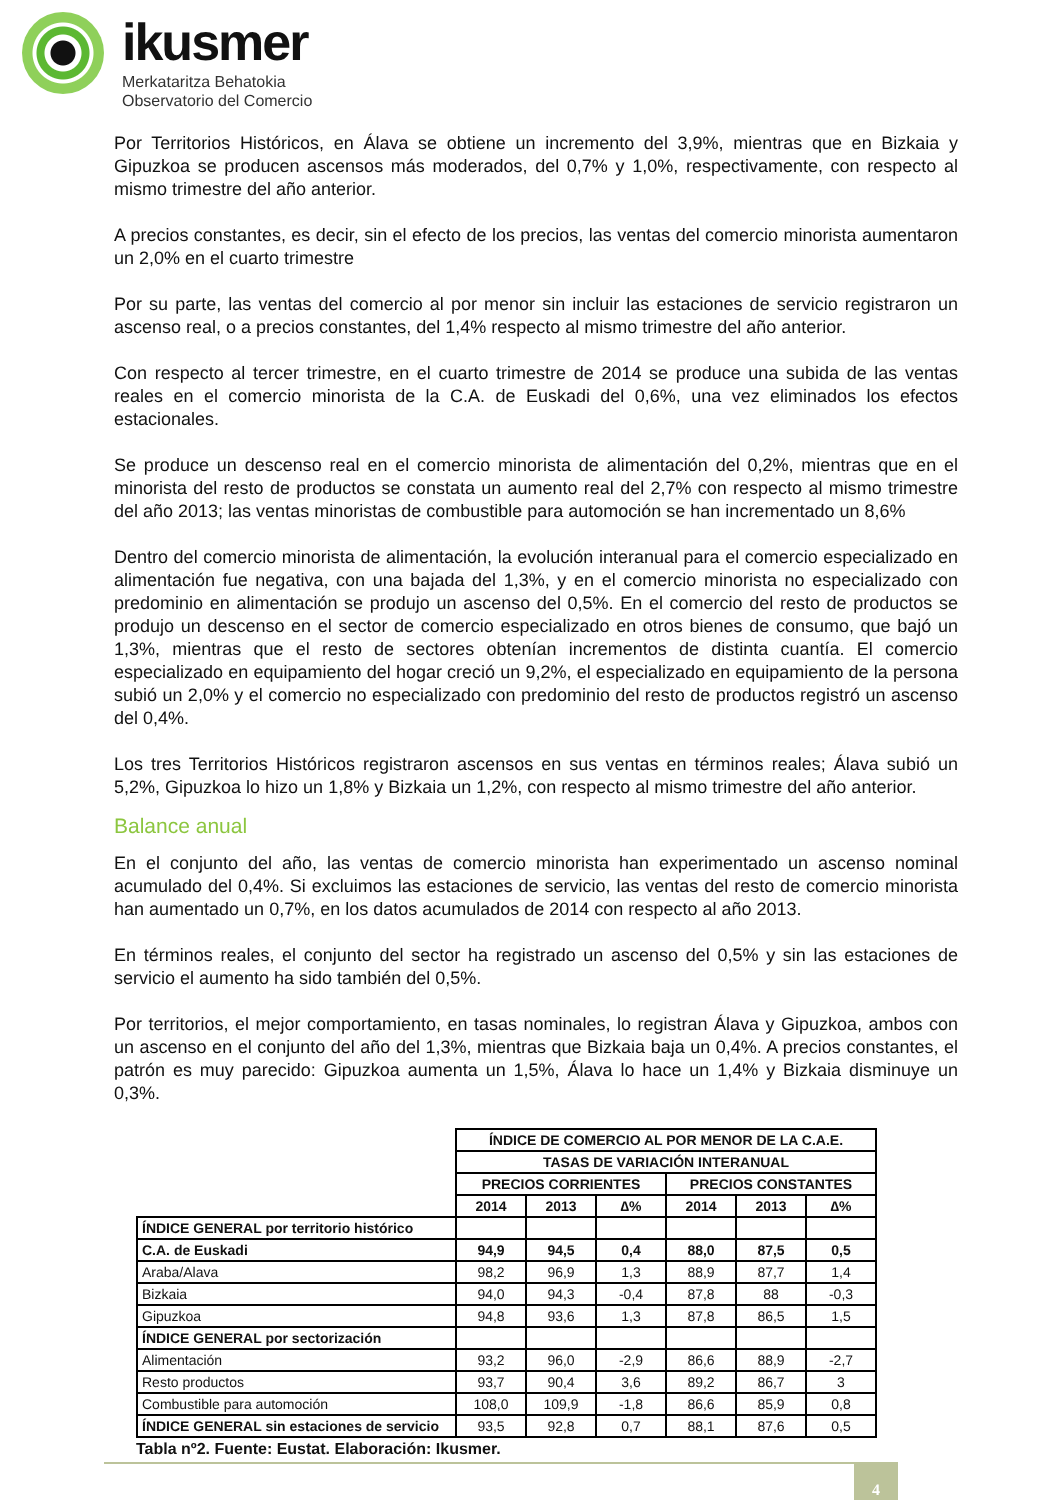ikusmer
Merkataritza Behatokia
Observatorio del Comercio
Por Territorios Históricos, en Álava se obtiene un incremento del 3,9%, mientras que en Bizkaia y Gipuzkoa se producen ascensos más moderados, del 0,7% y 1,0%, respectivamente, con respecto al mismo trimestre del año anterior.
A precios constantes, es decir, sin el efecto de los precios, las ventas del comercio minorista aumentaron un 2,0% en el cuarto trimestre
Por su parte, las ventas del comercio al por menor sin incluir las estaciones de servicio registraron un ascenso real, o a precios constantes, del 1,4% respecto al mismo trimestre del año anterior.
Con respecto al tercer trimestre, en el cuarto trimestre de 2014 se produce una subida de las ventas reales en el comercio minorista de la C.A. de Euskadi del 0,6%, una vez eliminados los efectos estacionales.
Se produce un descenso real en el comercio minorista de alimentación del 0,2%, mientras que en el minorista del resto de productos se constata un aumento real del 2,7% con respecto al mismo trimestre del año 2013; las ventas minoristas de combustible para automoción se han incrementado un 8,6%
Dentro del comercio minorista de alimentación, la evolución interanual para el comercio especializado en alimentación fue negativa, con una bajada del 1,3%, y en el comercio minorista no especializado con predominio en alimentación se produjo un ascenso del 0,5%. En el comercio del resto de productos se produjo un descenso en el sector de comercio especializado en otros bienes de consumo, que bajó un 1,3%, mientras que el resto de sectores obtenían incrementos de distinta cuantía. El comercio especializado en equipamiento del hogar creció un 9,2%, el especializado en equipamiento de la persona subió un 2,0% y el comercio no especializado con predominio del resto de productos registró un ascenso del 0,4%.
Los tres Territorios Históricos registraron ascensos en sus ventas en términos reales; Álava subió un 5,2%, Gipuzkoa lo hizo un 1,8% y Bizkaia un 1,2%, con respecto al mismo trimestre del año anterior.
Balance anual
En el conjunto del año, las ventas de comercio minorista han experimentado un ascenso nominal acumulado del 0,4%. Si excluimos las estaciones de servicio, las ventas del resto de comercio minorista han aumentado un 0,7%, en los datos acumulados de 2014 con respecto al año 2013.
En términos reales, el conjunto del sector ha registrado un ascenso del 0,5% y sin las estaciones de servicio el aumento ha sido también del 0,5%.
Por territorios, el mejor comportamiento, en tasas nominales, lo registran Álava y Gipuzkoa, ambos con un ascenso en el conjunto del año del 1,3%, mientras que Bizkaia baja un 0,4%. A precios constantes, el patrón es muy parecido: Gipuzkoa aumenta un 1,5%, Álava lo hace un 1,4% y Bizkaia disminuye un 0,3%.
| | ÍNDICE DE COMERCIO AL POR MENOR DE LA C.A.E. | | | | | |
| | TASAS DE VARIACIÓN INTERANUAL | | | | | |
| | PRECIOS CORRIENTES | | | PRECIOS CONSTANTES | | |
| | 2014 | 2013 | ∆% | 2014 | 2013 | ∆% |
| ÍNDICE GENERAL por territorio histórico | | | | | | |
| C.A. de Euskadi | 94,9 | 94,5 | 0,4 | 88,0 | 87,5 | 0,5 |
| Araba/Alava | 98,2 | 96,9 | 1,3 | 88,9 | 87,7 | 1,4 |
| Bizkaia | 94,0 | 94,3 | -0,4 | 87,8 | 88 | -0,3 |
| Gipuzkoa | 94,8 | 93,6 | 1,3 | 87,8 | 86,5 | 1,5 |
| ÍNDICE GENERAL por sectorización | | | | | | |
| Alimentación | 93,2 | 96,0 | -2,9 | 86,6 | 88,9 | -2,7 |
| Resto productos | 93,7 | 90,4 | 3,6 | 89,2 | 86,7 | 3 |
| Combustible para automoción | 108,0 | 109,9 | -1,8 | 86,6 | 85,9 | 0,8 |
| ÍNDICE GENERAL sin estaciones de servicio | 93,5 | 92,8 | 0,7 | 88,1 | 87,6 | 0,5 |
Tabla nº2. Fuente: Eustat. Elaboración: Ikusmer.
4